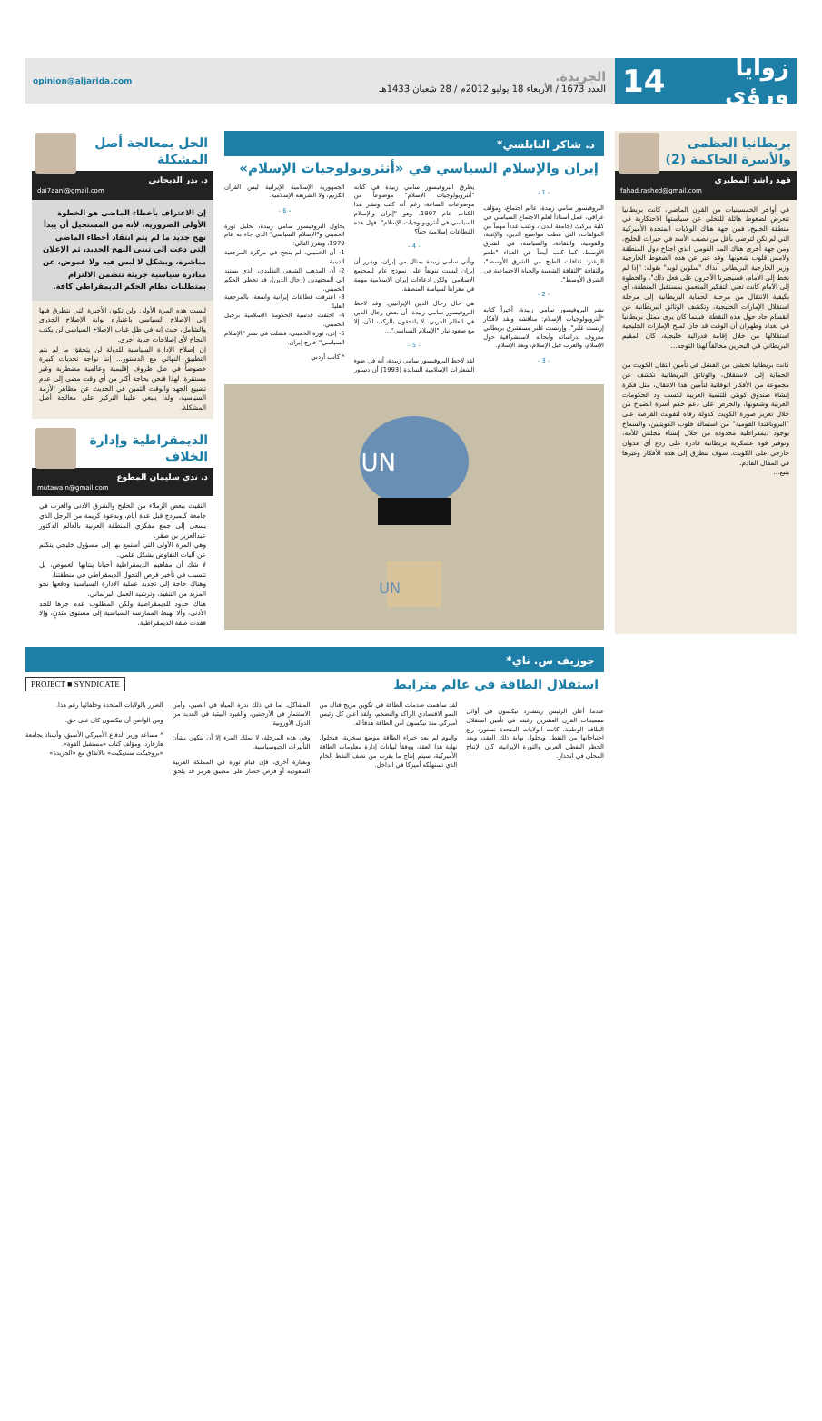زوايا ورؤى 14
الجريدة.
العدد 1673 / الأربعاء 18 يوليو 2012م / 28 شعبان 1433هـ
opinion@aljarida.com
بريطانيا العظمى والأسرة الحاكمة (2)
فهد راشد المطيري
fahad.rashed@gmail.com
في أواخر الخمسينيات من القرن الماضي، كانت بريطانيا تتعرض لضغوط هائلة للتخلي عن سياستها الاحتكارية في منطقة الخليج، فمن جهة هناك الولايات المتحدة الأميركية التي لم تكن لترضى بأقل من نصيب الأسد في خيرات الخليج، ومن جهة أخرى هناك المد القومي الذي اجتاح دول المنطقة ولامس قلوب شعوبها، وقد عبر عن هذه الضغوط الخارجية وزير الخارجية البريطاني آنذاك "سلوين لويد" بقوله: "إذا لم نخط إلى الأمام، فسيجبرنا الآخرون على فعل ذلك"، والخطوة إلى الأمام كانت تعني التفكير المتعمق بمستقبل المنطقة، أي بكيفية الانتقال من مرحلة الحماية البريطانية إلى مرحلة استقلال الإمارات الخليجية، وتكشف الوثائق البريطانية عن انقسام حاد حول هذه النقطة، فبينما كان يرى ممثل بريطانيا في بغداد وطهران أن الوقت قد حان لمنح الإمارات الخليجية استقلالها من خلال إقامة فدرالية خليجية، كان المقيم البريطاني في البحرين مخالفاً لهذا التوجه...
كانت بريطانيا تخشى من الفشل في تأمين انتقال الكويت من الحماية إلى الاستقلال، والوثائق البريطانية تكشف عن مجموعة من الأفكار الوقائية لتأمين هذا الانتقال، مثل فكرة إنشاء صندوق كويتي للتنمية العربية لكسب ود الحكومات العربية وشعوبها، والحرص على دعم حكم أسرة الصباح من خلال تعزيز صورة الكويت كدولة رفاه لتفويت الفرصة على "البروباغندا القومية" من استمالة قلوب الكويتيين، والسماح بوجود ديمقراطية محدودة من خلال إنشاء مجلس للأمة، وتوفير قوة عسكرية بريطانية قادرة على ردع أي عدوان خارجي على الكويت. سوف نتطرق إلى هذه الأفكار وغيرها في المقال القادم.
يتبع...
د. شاكر النابلسي*
إيران والإسلام السياسي في «أنثروبولوجيات الإسلام»
- 1 -
البروفيسور سامي زبيدة، عالم اجتماع، ومؤلف عراقي، عمل أستاذاً لعلم الاجتماع السياسي في كلية بيركبك (جامعة لندن)، وكتب عدداً مهماً من المؤلفات، التي غطت مواضيع الدين، والإثنية، والقومية، والثقافة، والسياسة، في الشرق الأوسط، كما كتب أيضاً عن الغذاء "طعم الزعتر: ثقافات الطبخ من الشرق الأوسط"، والثقافة "الثقافة الشعبية والحياة الاجتماعية في الشرق الأوسط".
- 2 -
نشر البروفيسور سامي زبيدة، أخيراً كتابه "أنثروبولوجيات الإسلام: مناقشة ونقد لأفكار إرنست غلنر". وإرنست غلنر مستشرق بريطاني معروف بدراساته وأبحاثه الاستشراقية حول الإسلام، والعرب قبل الإسلام، وبعد الإسلام.
- 3 -
يطرق البروفيسور سامي زبيدة في كتابه "أنثروبولوجيات الإسلام" موضوعاً من موضوعات الساعة، رغم أنه كتب ونشر هذا الكتاب عام 1997، وهو "إيران والإسلام السياسي في أنثروبولوجيات الإسلام". فهل هذه القطاعات إسلامية حقاً؟
- 4 -
ويأتي سامي زبيدة بمثال من إيران، ويقرر أن إيران ليست تنويعاً على نموذج عام للمجتمع الإسلامي، ولكن ادعاءات إيران الإسلامية مهمة في مغزاها لسياسة المنطقة.
هي حال رجال الدين الإيرانيين. وقد لاحظ البروفيسور سامي زبيدة، أن بعض رجال الدين في العالم العربي، لا يلتحقون بالركب الآن، إلا مع صعود تيار "الإسلام السياسي"...
- 5 -
لقد لاحظ البروفيسور سامي زبيدة، أنه في ضوء الشعارات الإسلامية السائدة (1993) أن دستور الجمهورية الإسلامية الإيرانية ليس القرآن الكريم، ولا الشريعة الإسلامية.
- 6 -
يحاول البروفيسور سامي زبيدة، تحليل ثورة الخميني و"الإسلام السياسي" الذي جاء به عام 1979، ويقرر التالي:
1- أن الخميني، لم ينجح في مركزة المرجعية الدينية.
2- أن المذهب الشيعي التقليدي، الذي يستند إلى المجتهدين (رجال الدين)، قد تخطى الحكم الخميني.
3- اعترفت قطاعات إيرانية واسعة، بالمرجعية العليا.
4- اختفت قدسية الحكومة الإسلامية برحيل الخميني.
5- إذن، ثورة الخميني، فشلت في نشر "الإسلام السياسي" خارج إيران.
* كاتب أردني
UN
UN
الحل بمعالجة أصل المشكلة
د. بدر الديحاني
dai7aani@gmail.com
إن الاعتراف بأخطاء الماضي هو الخطوة الأولى الضرورية، لأنه من المستحيل أن يبدأ نهج جديد ما لم يتم انتقاد أخطاء الماضي التي دعت إلى تبني النهج الجديد، ثم الإعلان مباشرة، وبشكل لا لبس فيه ولا غموض، عن مبادرة سياسية جريئة تتضمن الالتزام بمتطلبات نظام الحكم الديمقراطي كافة.
ليست هذه المرة الأولى ولن تكون الأخيرة التي نتطرق فيها إلى الإصلاح السياسي باعتباره بوابة الإصلاح الجذري والشامل، حيث إنه في ظل غياب الإصلاح السياسي لن يكتب النجاح لأي إصلاحات جدية أخرى.
إن إصلاح الإدارة السياسية للدولة لن يتحقق ما لم يتم التطبيق النهائي مع الدستور... إننا نواجه تحديات كبيرة خصوصاً في ظل ظروف إقليمية وعالمية مضطربة وغير مستقرة، لهذا فنحن بحاجة أكثر من أي وقت مضى إلى عدم تضييع الجهد والوقت الثمين في الحديث عن مظاهر الأزمة السياسية، ولذا ينبغي علينا التركيز على معالجة أصل المشكلة.
الديمقراطية وإدارة الخلاف
د. ندى سليمان المطوع
mutawa.n@gmail.com
التقيت ببعض الزملاء من الخليج والشرق الأدنى والغرب في جامعة كيمبردج قبل عدة أيام، وبدعوة كريمة من الرجل الذي يسعى إلى جمع مفكري المنطقة العربية بالعالم الدكتور عبدالعزيز بن صقر.
وهي المرة الأولى التي أستمع بها إلى مسؤول خليجي يتكلم عن آليات التفاوض بشكل علمي.
لا شك أن مفاهيم الديمقراطية أحيانا ينتابها الغموض، بل تتسبب في تأخير فرص التحول الديمقراطي في منطقتنا.
وهناك حاجة إلى تجديد عملية الإدارة السياسية ودفعها نحو المزيد من التنفيذ، وترشيد العمل البرلماني.
هناك حدود للديمقراطية ولكن المطلوب عدم جرها للحد الأدنى، وألا تهبط الممارسة السياسية إلى مستوى متدنٍ، وإلا فقدت صفة الديمقراطية.
جوزيف س. ناي*
استقلال الطاقة في عالم مترابط
PROJECT ■ SYNDICATE
عندما أعلن الرئيس ريتشارد نيكسون في أوائل سبعينيات القرن العشرين رغبته في تأمين استقلال الطاقة الوطنية، كانت الولايات المتحدة تستورد ربع احتياجاتها من النفط. وبحلول نهاية ذلك العقد، وبعد الحظر النفطي العربي والثورة الإيرانية، كان الإنتاج المحلي في انحدار.
لقد ساهمت صدمات الطاقة في تكوين مزيج فتاك من النمو الاقتصادي الراكد والتضخم، ولقد أعلن كل رئيس أميركي منذ نيكسون أمن الطاقة هدفاً له.
واليوم لم يعد خبراء الطاقة موضع سخرية، فبحلول نهاية هذا العقد، ووفقاً لبيانات إدارة معلومات الطاقة الأميركية، سيتم إنتاج ما يقرب من نصف النفط الخام الذي تستهلكه أميركا في الداخل.
المشاكل، بما في ذلك ندرة المياه في الصين، وأمن الاستثمار في الأرجنتين، والقيود البيئية في العديد من الدول الأوروبية.
وفي هذه المرحلة، لا يملك المرء إلا أن يتكهن بشأن التأثيرات الجيوسياسية.
وبعبارة أخرى، فإن قيام ثورة في المملكة العربية السعودية أو فرض حصار على مضيق هرمز قد يلحق الضرر بالولايات المتحدة وحلفائها رغم هذا.
ومن الواضح أن نيكسون كان على حق.
* مساعد وزير الدفاع الأميركي الأسبق، وأستاذ بجامعة هارفارد، ومؤلف كتاب «مستقبل القوة».
«بروجيكت سنديكيت» بالاتفاق مع «الجريدة»